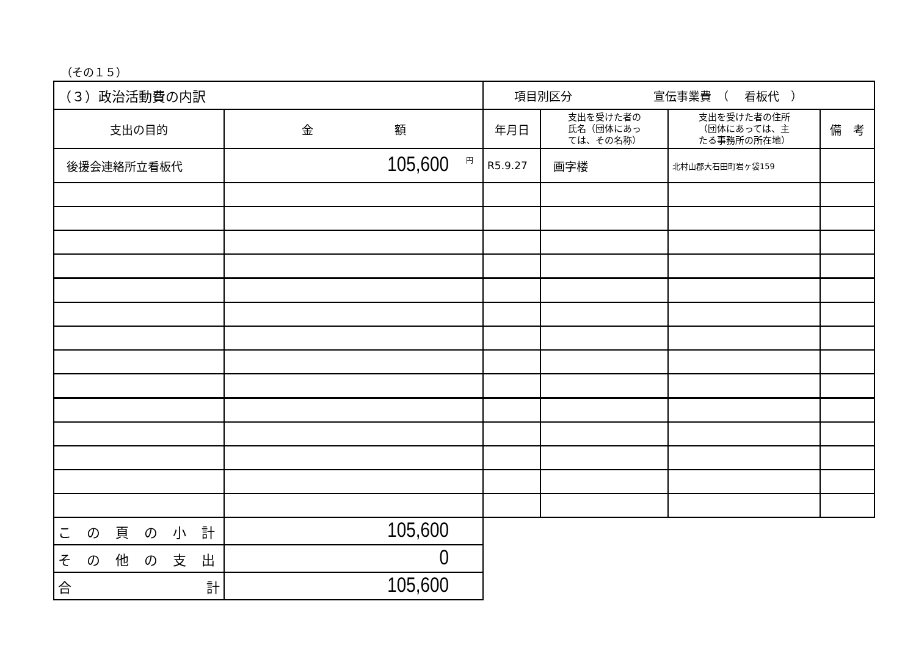（その１５）
| （３）政治活動費の内訳 | | 項目別区分 宣伝事業費 （ 看板代 ） | | | |
| 支出の目的 | 金 額 | 年月日 | 支出を受けた者の 氏名（団体にあっ ては、その名称） | 支出を受けた者の住所 （団体にあっては、主 たる事務所の所在地） | 備 考 |
| 後援会連絡所立看板代 | <sup>円</sup>105,600 | R5.9.27 | 画字楼 | 北村山郡大石田町岩ヶ袋159 | |
| こ の 頁 の 小 計 | 105,600 | | | | |
| そ の 他 の 支 出 | 0 | | | | |
| 合 計 | 105,600 | | | | |